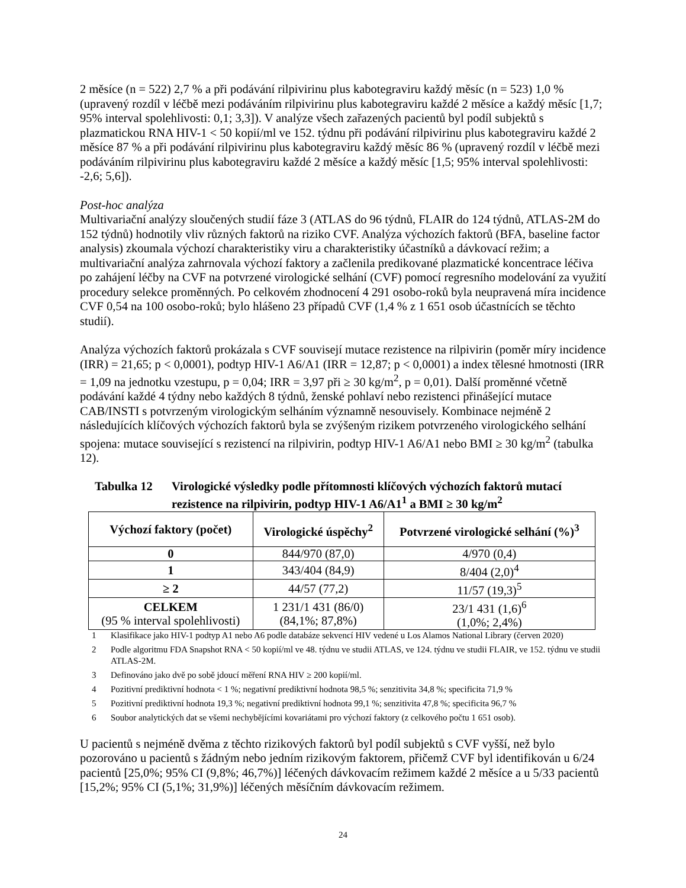2 měsíce (n = 522) 2,7 % a při podávání rilpivirinu plus kabotegraviru každý měsíc (n = 523) 1,0 % (upravený rozdíl v léčbě mezi podáváním rilpivirinu plus kabotegraviru každé 2 měsíce a každý měsíc [1,7; 95% interval spolehlivosti: 0,1; 3,3]). V analýze všech zařazených pacientů byl podíl subjektů s plazmatickou RNA HIV-1 < 50 kopií/ml ve 152. týdnu při podávání rilpivirinu plus kabotegraviru každé 2 měsíce 87 % a při podávání rilpivirinu plus kabotegraviru každý měsíc 86 % (upravený rozdíl v léčbě mezi podáváním rilpivirinu plus kabotegraviru každé 2 měsíce a každý měsíc [1,5; 95% interval spolehlivosti: -2,6; 5,6]).
Post-hoc analýza
Multivariační analýzy sloučených studií fáze 3 (ATLAS do 96 týdnů, FLAIR do 124 týdnů, ATLAS-2M do 152 týdnů) hodnotily vliv různých faktorů na riziko CVF. Analýza výchozích faktorů (BFA, baseline factor analysis) zkoumala výchozí charakteristiky viru a charakteristiky účastníků a dávkovací režim; a multivariační analýza zahrnovala výchozí faktory a začlenila predikované plazmatické koncentrace léčiva po zahájení léčby na CVF na potvrzené virologické selhání (CVF) pomocí regresního modelování za využití procedury selekce proměnných. Po celkovém zhodnocení 4 291 osobo-roků byla neupravená míra incidence CVF 0,54 na 100 osobo-roků; bylo hlášeno 23 případů CVF (1,4 % z 1 651 osob účastnících se těchto studií).
Analýza výchozích faktorů prokázala s CVF souvisejí mutace rezistence na rilpivirin (poměr míry incidence (IRR) = 21,65; p < 0,0001), podtyp HIV-1 A6/A1 (IRR = 12,87; p < 0,0001) a index tělesné hmotnosti (IRR = 1,09 na jednotku vzestupu, p = 0,04; IRR = 3,97 při ≥ 30 kg/m<sup>2</sup>, p = 0,01). Další proměnné včetně podávání každé 4 týdny nebo každých 8 týdnů, ženské pohlaví nebo rezistenci přinášející mutace CAB/INSTI s potvrzeným virologickým selháním významně nesouvisely. Kombinace nejméně 2 následujících klíčových výchozích faktorů byla se zvýšeným rizikem potvrzeného virologického selhání spojena: mutace související s rezistencí na rilpivirin, podtyp HIV-1 A6/A1 nebo BMI ≥ 30 kg/m<sup>2</sup> (tabulka 12).
Tabulka 12 Virologické výsledky podle přítomnosti klíčových výchozích faktorů mutací rezistence na rilpivirin, podtyp HIV-1 A6/A1<sup>1</sup> a BMI ≥ 30 kg/m<sup>2</sup>
| Výchozí faktory (počet) | Virologické úspěchy<sup>2</sup> | Potvrzené virologické selhání (%)<sup>3</sup> |
| --- | --- | --- |
| 0 | 844/970 (87,0) | 4/970 (0,4) |
| 1 | 343/404 (84,9) | 8/404 (2,0)<sup>4</sup> |
| ≥ 2 | 44/57 (77,2) | 11/57 (19,3)<sup>5</sup> |
| CELKEM (95 % interval spolehlivosti) | 1 231/1 431 (86/0) (84,1%; 87,8%) | 23/1 431 (1,6)<sup>6</sup> (1,0%; 2,4%) |
1 Klasifikace jako HIV-1 podtyp A1 nebo A6 podle databáze sekvencí HIV vedené u Los Alamos National Library (červen 2020)
2 Podle algoritmu FDA Snapshot RNA < 50 kopií/ml ve 48. týdnu ve studii ATLAS, ve 124. týdnu ve studii FLAIR, ve 152. týdnu ve studii ATLAS-2M.
3 Definováno jako dvě po sobě jdoucí měření RNA HIV ≥ 200 kopií/ml.
4 Pozitivní prediktivní hodnota < 1 %; negativní prediktivní hodnota 98,5 %; senzitivita 34,8 %; specificita 71,9 %
5 Pozitivní prediktivní hodnota 19,3 %; negativní prediktivní hodnota 99,1 %; senzitivita 47,8 %; specificita 96,7 %
6 Soubor analytických dat se všemi nechybějícími kovariátami pro výchozí faktory (z celkového počtu 1 651 osob).
U pacientů s nejméně dvěma z těchto rizikových faktorů byl podíl subjektů s CVF vyšší, než bylo pozorováno u pacientů s žádným nebo jedním rizikovým faktorem, přičemž CVF byl identifikován u 6/24 pacientů [25,0%; 95% CI (9,8%; 46,7%)] léčených dávkovacím režimem každé 2 měsíce a u 5/33 pacientů [15,2%; 95% CI (5,1%; 31,9%)] léčených měsíčním dávkovacím režimem.
24